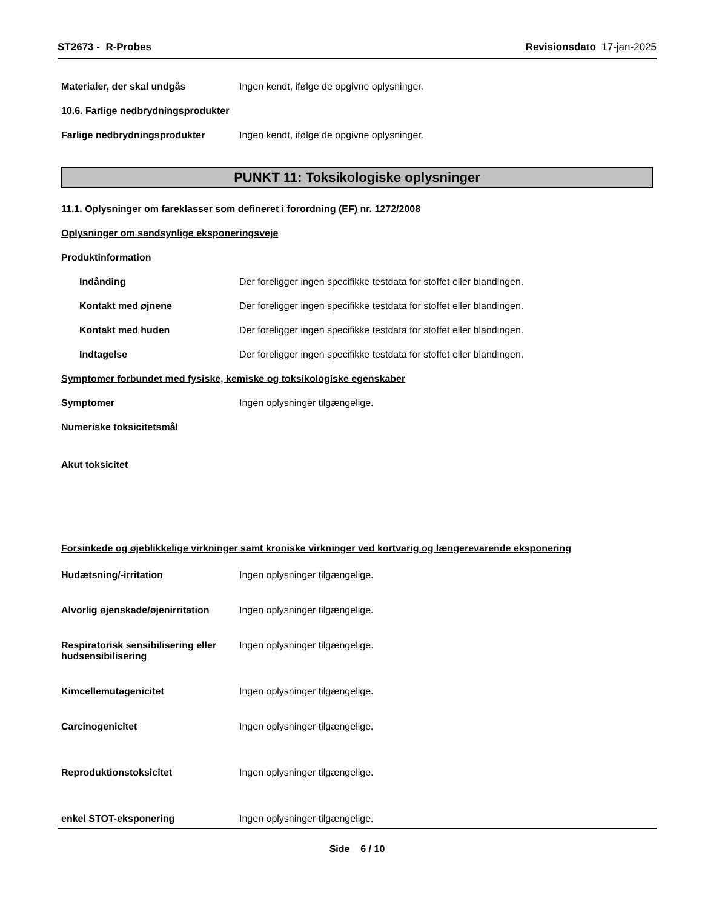ST2673 - R-Probes Revisionsdato 17-jan-2025
Materialer, der skal undgås Ingen kendt, ifølge de opgivne oplysninger.
10.6. Farlige nedbrydningsprodukter
Farlige nedbrydningsprodukter Ingen kendt, ifølge de opgivne oplysninger.
PUNKT 11: Toksikologiske oplysninger
11.1. Oplysninger om fareklasser som defineret i forordning (EF) nr. 1272/2008
Oplysninger om sandsynlige eksponeringsveje
Produktinformation
Indånding Der foreligger ingen specifikke testdata for stoffet eller blandingen.
Kontakt med øjnene Der foreligger ingen specifikke testdata for stoffet eller blandingen.
Kontakt med huden Der foreligger ingen specifikke testdata for stoffet eller blandingen.
Indtagelse Der foreligger ingen specifikke testdata for stoffet eller blandingen.
Symptomer forbundet med fysiske, kemiske og toksikologiske egenskaber
Symptomer Ingen oplysninger tilgængelige.
Numeriske toksicitetsmål
Akut toksicitet
Forsinkede og øjeblikkelige virkninger samt kroniske virkninger ved kortvarig og længerevarende eksponering
Hudætsning/-irritation Ingen oplysninger tilgængelige.
Alvorlig øjenskade/øjenirritation
Ingen oplysninger tilgængelige.
Respiratorisk sensibilisering eller hudsensibilisering
Ingen oplysninger tilgængelige.
Kimcellemutagenicitet Ingen oplysninger tilgængelige.
Carcinogenicitet Ingen oplysninger tilgængelige.
Reproduktionstoksicitet Ingen oplysninger tilgængelige.
enkel STOT-eksponering Ingen oplysninger tilgængelige.
Side 6 / 10